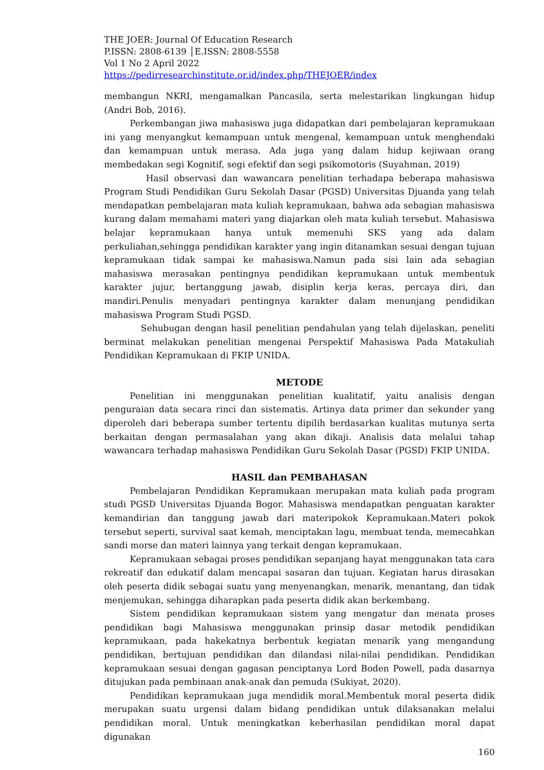THE JOER: Journal Of Education Research
P.ISSN: 2808-6139 │E.ISSN: 2808-5558
Vol 1 No 2 April 2022
https://pedirresearchinstitute.or.id/index.php/THEJOER/index
membangun NKRI, mengamalkan Pancasila, serta melestarikan lingkungan hidup (Andri Bob, 2016).
Perkembangan jiwa mahasiswa juga didapatkan dari pembelajaran kepramukaan ini yang menyangkut kemampuan untuk mengenal, kemampuan untuk menghendaki dan kemampuan untuk merasa. Ada juga yang dalam hidup kejiwaan orang membedakan segi Kognitif, segi efektif dan segi psikomotoris (Suyahman, 2019)
Hasil observasi dan wawancara penelitian terhadapa beberapa mahasiswa Program Studi Pendidikan Guru Sekolah Dasar (PGSD) Universitas Djuanda yang telah mendapatkan pembelajaran mata kuliah kepramukaan, bahwa ada sebagian mahasiswa kurang dalam memahami materi yang diajarkan oleh mata kuliah tersebut. Mahasiswa belajar kepramukaan hanya untuk memenuhi SKS yang ada dalam perkuliahan,sehingga pendidikan karakter yang ingin ditanamkan sesuai dengan tujuan kepramukaan tidak sampai ke mahasiswa.Namun pada sisi lain ada sebagian mahasiswa merasakan pentingnya pendidikan kepramukaan untuk membentuk karakter jujur, bertanggung jawab, disiplin kerja keras, percaya diri, dan mandiri.Penulis menyadari pentingnya karakter dalam menunjang pendidikan mahasiswa Program Studi PGSD.
Sehubugan dengan hasil penelitian pendahulan yang telah dijelaskan, peneliti berminat melakukan penelitian mengenai Perspektif Mahasiswa Pada Matakuliah Pendidikan Kepramukaan di FKIP UNIDA.
METODE
Penelitian ini menggunakan penelitian kualitatif, yaitu analisis dengan penguraian data secara rinci dan sistematis. Artinya data primer dan sekunder yang diperoleh dari beberapa sumber tertentu dipilih berdasarkan kualitas mutunya serta berkaitan dengan permasalahan yang akan dikaji. Analisis data melalui tahap wawancara terhadap mahasiswa Pendidikan Guru Sekolah Dasar (PGSD) FKIP UNIDA.
HASIL dan PEMBAHASAN
Pembelajaran Pendidikan Kepramukaan merupakan mata kuliah pada program studi PGSD Universitas Djuanda Bogor. Mahasiswa mendapatkan penguatan karakter kemandirian dan tanggung jawab dari materipokok Kepramukaan.Materi pokok tersebut seperti, survival saat kemah, menciptakan lagu, membuat tenda, memecahkan sandi morse dan materi lainnya yang terkait dengan kepramukaan.
Kepramukaan sebagai proses pendidikan sepanjang hayat menggunakan tata cara rekreatif dan edukatif dalam mencapai sasaran dan tujuan. Kegiatan harus dirasakan oleh peserta didik sebagai suatu yang menyenangkan, menarik, menantang, dan tidak menjemukan, sehingga diharapkan pada peserta didik akan berkembang.
Sistem pendidikan kepramukaan sistem yang mengatur dan menata proses pendidikan bagi Mahasiswa menggunakan prinsip dasar metodik pendidikan kepramukaan, pada hakekatnya berbentuk kegiatan menarik yang mengandung pendidikan, bertujuan pendidikan dan dilandasi nilai-nilai pendidikan. Pendidikan kepramukaan sesuai dengan gagasan penciptanya Lord Boden Powell, pada dasarnya ditujukan pada pembinaan anak-anak dan pemuda (Sukiyat, 2020).
Pendidikan kepramukaan juga mendidik moral.Membentuk moral peserta didik merupakan suatu urgensi dalam bidang pendidikan untuk dilaksanakan melalui pendidikan moral. Untuk meningkatkan keberhasilan pendidikan moral dapat digunakan
160